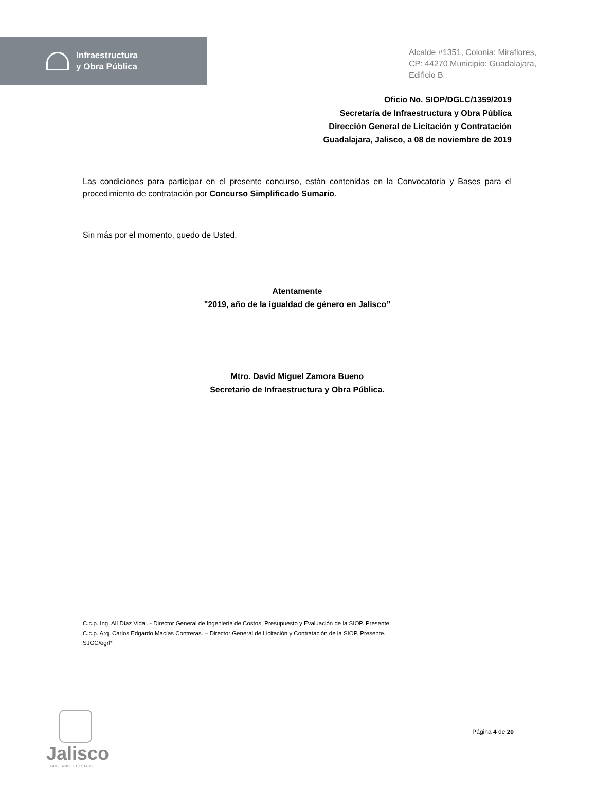Infraestructura
y Obra Pública
Alcalde #1351, Colonia: Miraflores,
CP: 44270 Municipio: Guadalajara,
Edificio B
Oficio No. SIOP/DGLC/1359/2019
Secretaría de Infraestructura y Obra Pública
Dirección General de Licitación y Contratación
Guadalajara, Jalisco, a 08 de noviembre de 2019
Las condiciones para participar en el presente concurso, están contenidas en la Convocatoria y Bases para el procedimiento de contratación por Concurso Simplificado Sumario.
Sin más por el momento, quedo de Usted.
Atentamente
"2019, año de la igualdad de género en Jalisco”
Mtro. David Miguel Zamora Bueno
Secretario de Infraestructura y Obra Pública.
C.c.p. Ing. Alí Díaz Vidal. - Director General de Ingeniería de Costos, Presupuesto y Evaluación de la SIOP. Presente.
C.c.p. Arq. Carlos Edgardo Macías Contreras. – Director General de Licitación y Contratación de la SIOP. Presente.
SJGC/egrl*
Jalisco
GOBIERNO DEL ESTADO
Página 4 de 20